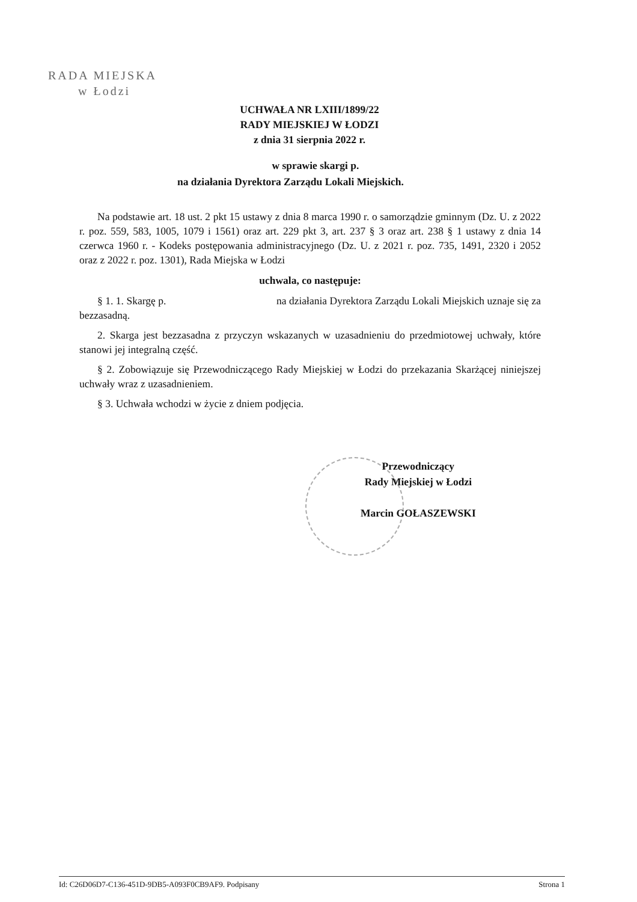RADA MIEJSKA
w Łodzi
UCHWAŁA NR LXIII/1899/22
RADY MIEJSKIEJ W ŁODZI
z dnia 31 sierpnia 2022 r.
w sprawie skargi p.
na działania Dyrektora Zarządu Lokali Miejskich.
Na podstawie art. 18 ust. 2 pkt 15 ustawy z dnia 8 marca 1990 r. o samorządzie gminnym (Dz. U. z 2022 r. poz. 559, 583, 1005, 1079 i 1561) oraz art. 229 pkt 3, art. 237 § 3 oraz art. 238 § 1 ustawy z dnia 14 czerwca 1960 r. - Kodeks postępowania administracyjnego (Dz. U. z 2021 r. poz. 735, 1491, 2320 i 2052 oraz z 2022 r. poz. 1301), Rada Miejska w Łodzi
uchwala, co następuje:
§ 1. 1. Skargę p. na działania Dyrektora Zarządu Lokali Miejskich uznaje się za bezzasadną.
2. Skarga jest bezzasadna z przyczyn wskazanych w uzasadnieniu do przedmiotowej uchwały, które stanowi jej integralną część.
§ 2. Zobowiązuje się Przewodniczącego Rady Miejskiej w Łodzi do przekazania Skarżącej niniejszej uchwały wraz z uzasadnieniem.
§ 3. Uchwała wchodzi w życie z dniem podjęcia.
Przewodniczący
Rady Miejskiej w Łodzi
Marcin GOŁASZEWSKI
Id: C26D06D7-C136-451D-9DB5-A093F0CB9AF9. Podpisany Strona 1